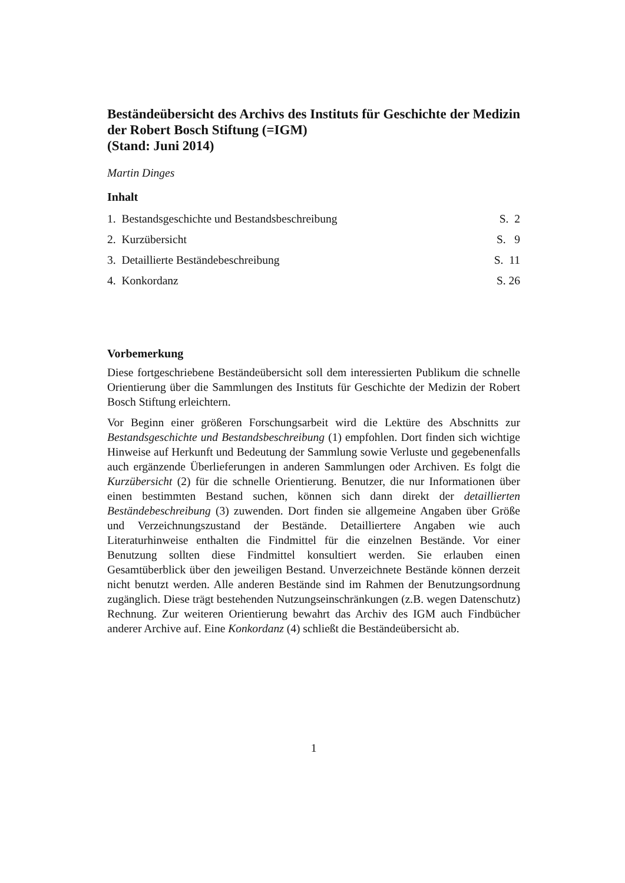Beständeübersicht des Archivs des Instituts für Geschichte der Medizin der Robert Bosch Stiftung (=IGM)
(Stand: Juni 2014)
Martin Dinges
Inhalt
1. Bestandsgeschichte und Bestandsbeschreibung S. 2
2. Kurzübersicht S. 9
3. Detaillierte Beständebeschreibung S. 11
4. Konkordanz S. 26
Vorbemerkung
Diese fortgeschriebene Beständeübersicht soll dem interessierten Publikum die schnelle Orientierung über die Sammlungen des Instituts für Geschichte der Medizin der Robert Bosch Stiftung erleichtern.
Vor Beginn einer größeren Forschungsarbeit wird die Lektüre des Abschnitts zur Bestandsgeschichte und Bestandsbeschreibung (1) empfohlen. Dort finden sich wichtige Hinweise auf Herkunft und Bedeutung der Sammlung sowie Verluste und gegebenenfalls auch ergänzende Überlieferungen in anderen Sammlungen oder Archiven. Es folgt die Kurzübersicht (2) für die schnelle Orientierung. Benutzer, die nur Informationen über einen bestimmten Bestand suchen, können sich dann direkt der detaillierten Beständebeschreibung (3) zuwenden. Dort finden sie allgemeine Angaben über Größe und Verzeichnungszustand der Bestände. Detailliertere Angaben wie auch Literaturhinweise enthalten die Findmittel für die einzelnen Bestände. Vor einer Benutzung sollten diese Findmittel konsultiert werden. Sie erlauben einen Gesamtüberblick über den jeweiligen Bestand. Unverzeichnete Bestände können derzeit nicht benutzt werden. Alle anderen Bestände sind im Rahmen der Benutzungsordnung zugänglich. Diese trägt bestehenden Nutzungseinschränkungen (z.B. wegen Datenschutz) Rechnung. Zur weiteren Orientierung bewahrt das Archiv des IGM auch Findbücher anderer Archive auf. Eine Konkordanz (4) schließt die Beständeübersicht ab.
1